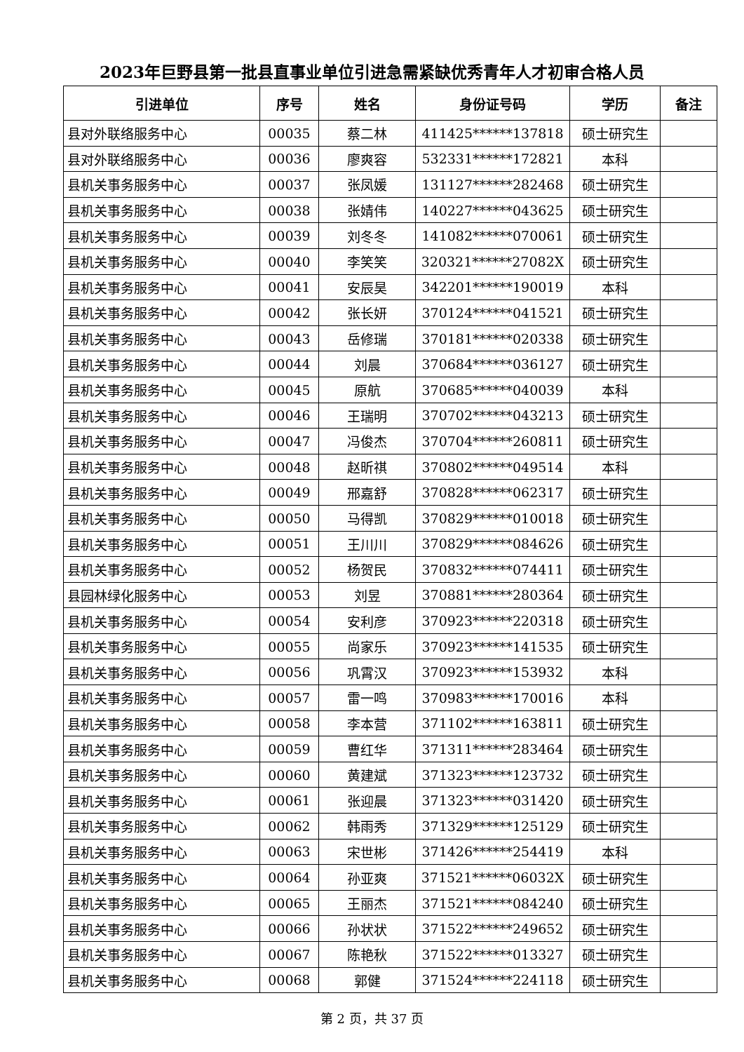2023年巨野县第一批县直事业单位引进急需紧缺优秀青年人才初审合格人员
| 引进单位 | 序号 | 姓名 | 身份证号码 | 学历 | 备注 |
| --- | --- | --- | --- | --- | --- |
| 县对外联络服务中心 | 00035 | 蔡二林 | 411425******137818 | 硕士研究生 | |
| 县对外联络服务中心 | 00036 | 廖爽容 | 532331******172821 | 本科 | |
| 县机关事务服务中心 | 00037 | 张凤媛 | 131127******282468 | 硕士研究生 | |
| 县机关事务服务中心 | 00038 | 张婧伟 | 140227******043625 | 硕士研究生 | |
| 县机关事务服务中心 | 00039 | 刘冬冬 | 141082******070061 | 硕士研究生 | |
| 县机关事务服务中心 | 00040 | 李笑笑 | 320321******27082X | 硕士研究生 | |
| 县机关事务服务中心 | 00041 | 安辰昊 | 342201******190019 | 本科 | |
| 县机关事务服务中心 | 00042 | 张长妍 | 370124******041521 | 硕士研究生 | |
| 县机关事务服务中心 | 00043 | 岳修瑞 | 370181******020338 | 硕士研究生 | |
| 县机关事务服务中心 | 00044 | 刘晨 | 370684******036127 | 硕士研究生 | |
| 县机关事务服务中心 | 00045 | 原航 | 370685******040039 | 本科 | |
| 县机关事务服务中心 | 00046 | 王瑞明 | 370702******043213 | 硕士研究生 | |
| 县机关事务服务中心 | 00047 | 冯俊杰 | 370704******260811 | 硕士研究生 | |
| 县机关事务服务中心 | 00048 | 赵昕祺 | 370802******049514 | 本科 | |
| 县机关事务服务中心 | 00049 | 邢嘉舒 | 370828******062317 | 硕士研究生 | |
| 县机关事务服务中心 | 00050 | 马得凯 | 370829******010018 | 硕士研究生 | |
| 县机关事务服务中心 | 00051 | 王川川 | 370829******084626 | 硕士研究生 | |
| 县机关事务服务中心 | 00052 | 杨贺民 | 370832******074411 | 硕士研究生 | |
| 县园林绿化服务中心 | 00053 | 刘昱 | 370881******280364 | 硕士研究生 | |
| 县机关事务服务中心 | 00054 | 安利彦 | 370923******220318 | 硕士研究生 | |
| 县机关事务服务中心 | 00055 | 尚家乐 | 370923******141535 | 硕士研究生 | |
| 县机关事务服务中心 | 00056 | 巩霄汉 | 370923******153932 | 本科 | |
| 县机关事务服务中心 | 00057 | 雷一鸣 | 370983******170016 | 本科 | |
| 县机关事务服务中心 | 00058 | 李本营 | 371102******163811 | 硕士研究生 | |
| 县机关事务服务中心 | 00059 | 曹红华 | 371311******283464 | 硕士研究生 | |
| 县机关事务服务中心 | 00060 | 黄建斌 | 371323******123732 | 硕士研究生 | |
| 县机关事务服务中心 | 00061 | 张迎晨 | 371323******031420 | 硕士研究生 | |
| 县机关事务服务中心 | 00062 | 韩雨秀 | 371329******125129 | 硕士研究生 | |
| 县机关事务服务中心 | 00063 | 宋世彬 | 371426******254419 | 本科 | |
| 县机关事务服务中心 | 00064 | 孙亚爽 | 371521******06032X | 硕士研究生 | |
| 县机关事务服务中心 | 00065 | 王丽杰 | 371521******084240 | 硕士研究生 | |
| 县机关事务服务中心 | 00066 | 孙状状 | 371522******249652 | 硕士研究生 | |
| 县机关事务服务中心 | 00067 | 陈艳秋 | 371522******013327 | 硕士研究生 | |
| 县机关事务服务中心 | 00068 | 郭健 | 371524******224118 | 硕士研究生 | |
第 2 页，共 37 页